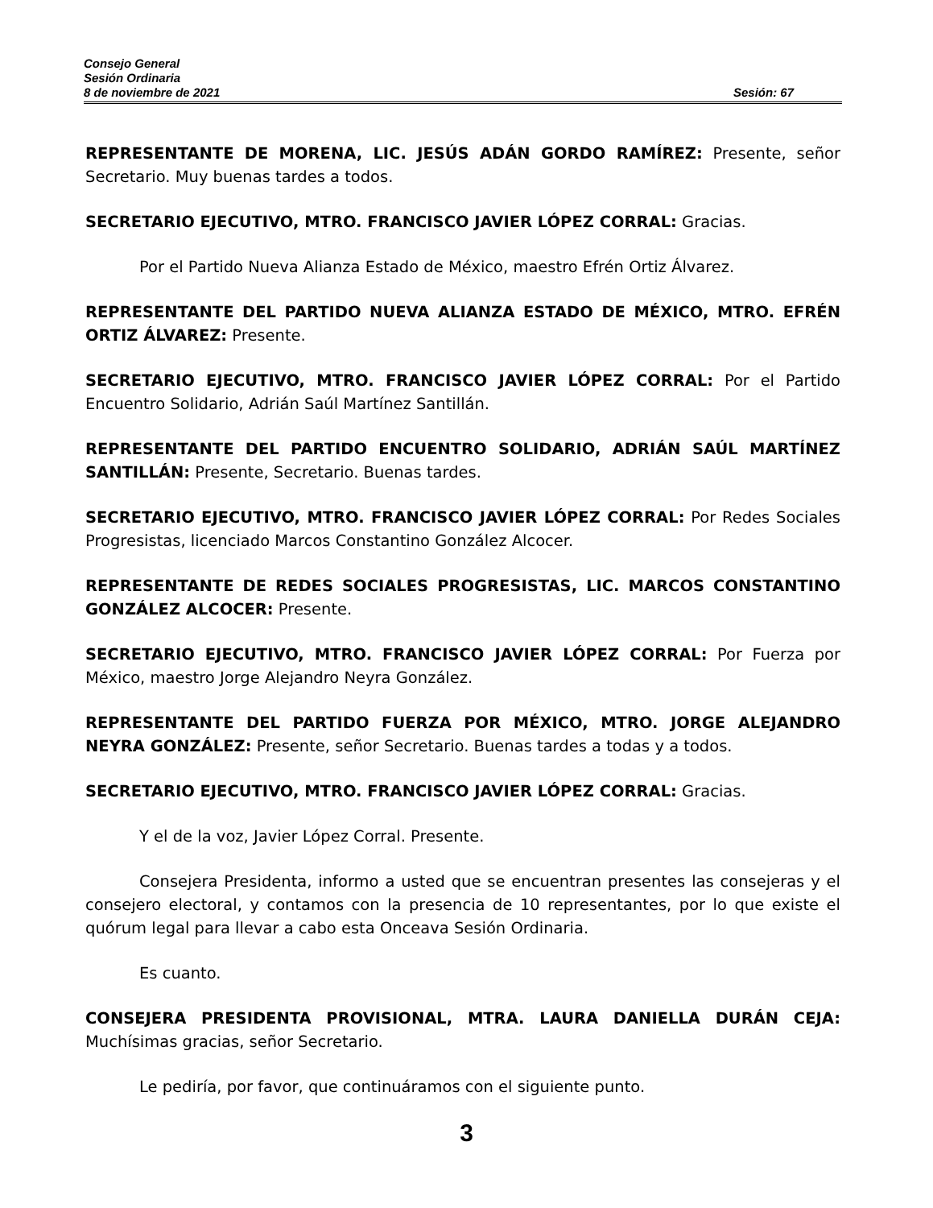Consejo General
Sesión Ordinaria
8 de noviembre de 2021 Sesión: 67
REPRESENTANTE DE MORENA, LIC. JESÚS ADÁN GORDO RAMÍREZ: Presente, señor Secretario. Muy buenas tardes a todos.
SECRETARIO EJECUTIVO, MTRO. FRANCISCO JAVIER LÓPEZ CORRAL: Gracias.
Por el Partido Nueva Alianza Estado de México, maestro Efrén Ortiz Álvarez.
REPRESENTANTE DEL PARTIDO NUEVA ALIANZA ESTADO DE MÉXICO, MTRO. EFRÉN ORTIZ ÁLVAREZ: Presente.
SECRETARIO EJECUTIVO, MTRO. FRANCISCO JAVIER LÓPEZ CORRAL: Por el Partido Encuentro Solidario, Adrián Saúl Martínez Santillán.
REPRESENTANTE DEL PARTIDO ENCUENTRO SOLIDARIO, ADRIÁN SAÚL MARTÍNEZ SANTILLÁN: Presente, Secretario. Buenas tardes.
SECRETARIO EJECUTIVO, MTRO. FRANCISCO JAVIER LÓPEZ CORRAL: Por Redes Sociales Progresistas, licenciado Marcos Constantino González Alcocer.
REPRESENTANTE DE REDES SOCIALES PROGRESISTAS, LIC. MARCOS CONSTANTINO GONZÁLEZ ALCOCER: Presente.
SECRETARIO EJECUTIVO, MTRO. FRANCISCO JAVIER LÓPEZ CORRAL: Por Fuerza por México, maestro Jorge Alejandro Neyra González.
REPRESENTANTE DEL PARTIDO FUERZA POR MÉXICO, MTRO. JORGE ALEJANDRO NEYRA GONZÁLEZ: Presente, señor Secretario. Buenas tardes a todas y a todos.
SECRETARIO EJECUTIVO, MTRO. FRANCISCO JAVIER LÓPEZ CORRAL: Gracias.
Y el de la voz, Javier López Corral. Presente.
Consejera Presidenta, informo a usted que se encuentran presentes las consejeras y el consejero electoral, y contamos con la presencia de 10 representantes, por lo que existe el quórum legal para llevar a cabo esta Onceava Sesión Ordinaria.
Es cuanto.
CONSEJERA PRESIDENTA PROVISIONAL, MTRA. LAURA DANIELLA DURÁN CEJA: Muchísimas gracias, señor Secretario.
Le pediría, por favor, que continuáramos con el siguiente punto.
3